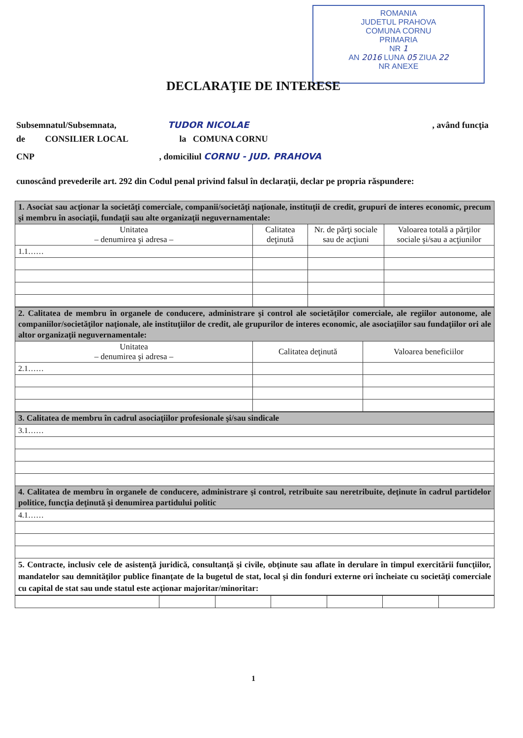ROMANIA
JUDETUL PRAHOVA
COMUNA CORNU
PRIMARIA
NR 1
AN 2016 LUNA 05 ZIUA 22
NR ANEXE
DECLARAŢIE DE INTERESE
Subsemnatul/Subsemnata, TUDOR NICOLAE , având funcţia
de CONSILIER LOCAL la COMUNA CORNU
CNP , domiciliul CORNU - JUD. PRAHOVA
cunoscând prevederile art. 292 din Codul penal privind falsul în declaraţii, declar pe propria răspundere:
| 1. Asociat sau acţionar la societăţi comerciale, companii/societăţi naţionale, instituţii de credit, grupuri de interes economic, precum şi membru în asociaţii, fundaţii sau alte organizaţii neguvernamentale: | | | |
| Unitatea – denumirea şi adresa – | Calitatea deţinută | Nr. de părţi sociale sau de acţiuni | Valoarea totală a părţilor sociale şi/sau a acţiunilor |
| 1.1…… | | | |
| 2. Calitatea de membru în organele de conducere, administrare şi control ale societăţilor comerciale, ale regiilor autonome, ale companiilor/societăţilor naţionale, ale instituţiilor de credit, ale grupurilor de interes economic, ale asociaţiilor sau fundaţiilor ori ale altor organizaţii neguvernamentale: | | |
| Unitatea – denumirea şi adresa – | Calitatea deţinută | Valoarea beneficiilor |
| 2.1…… | | |
| 3. Calitatea de membru în cadrul asociaţiilor profesionale şi/sau sindicale |
| 3.1…… |
| 4. Calitatea de membru în organele de conducere, administrare şi control, retribuite sau neretribuite, deţinute în cadrul partidelor politice, funcţia deţinută şi denumirea partidului politic |
| 4.1…… |
| 5. Contracte, inclusiv cele de asistenţă juridică, consultanţă şi civile, obţinute sau aflate în derulare în timpul exercitării funcţiilor, mandatelor sau demnităţilor publice finanţate de la bugetul de stat, local şi din fonduri externe ori încheiate cu societăţi comerciale cu capital de stat sau unde statul este acţionar majoritar/minoritar: |
1